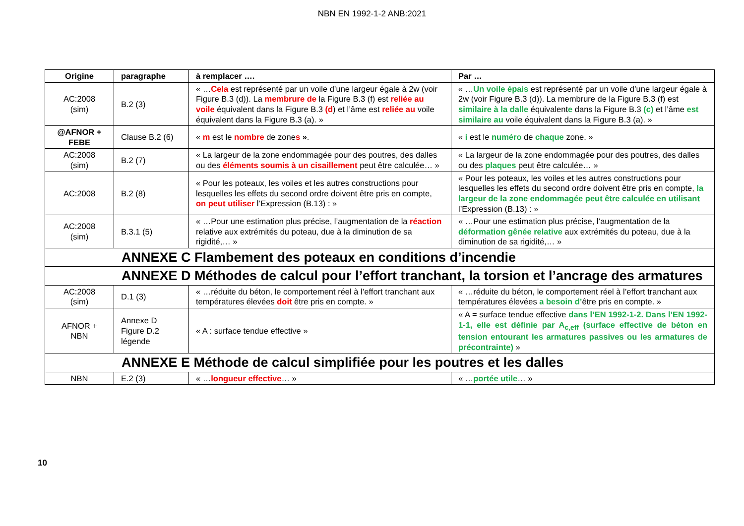NBN EN 1992-1-2 ANB:2021
| Origine | paragraphe | à remplacer …. | Par … |
| --- | --- | --- | --- |
| AC:2008 (sim) | B.2 (3) | « … Cela est représenté par un voile d’une largeur égale à 2w (voir Figure B.3 (d)). La membrure de la Figure B.3 (f) est reliée au voile équivalent dans la Figure B.3 (d ) et l’âme est reliée au voile équivalent dans la Figure B.3 (a). » | « … Un voile épais est représenté par un voile d’une largeur égale à 2w (voir Figure B.3 (d)). La membrure de la Figure B.3 (f) est similaire à la dalle équivalent e dans la Figure B.3 (c) et l’âme est similaire au voile équivalent dans la Figure B.3 (a). » |
| @AFNOR + FEBE | Clause B.2 (6) | « m est le nombre de zone s » . | « i est le numéro de chaque zone. » |
| AC:2008 (sim) | B.2 (7) | « La largeur de la zone endommagée pour des poutres, des dalles ou des éléments soumis à un cisaillement peut être calculée… » | « La largeur de la zone endommagée pour des poutres, des dalles ou des plaques peut être calculée… » |
| AC:2008 | B.2 (8) | « Pour les poteaux, les voiles et les autres constructions pour lesquelles les effets du second ordre doivent être pris en compte, on peut utiliser l’Expression (B.13) : » | « Pour les poteaux, les voiles et les autres constructions pour lesquelles les effets du second ordre doivent être pris en compte, la largeur de la zone endommagée peut être calculée en utilisant l’Expression (B.13) : » |
| AC:2008 (sim) | B.3.1 (5) | « …Pour une estimation plus précise, l’augmentation de la réaction relative aux extrémités du poteau, due à la diminution de sa rigidité,… » | « …Pour une estimation plus précise, l’augmentation de la déformation gênée relative aux extrémités du poteau, due à la diminution de sa rigidité,… » |
| ANNEXE C Flambement des poteaux en conditions d’incendie | | | |
| ANNEXE D Méthodes de calcul pour l’effort tranchant, la torsion et l’ancrage des armatures | | | |
| AC:2008 (sim) | D.1 (3) | « …réduite du béton, le comportement réel à l’effort tranchant aux températures élevées doit être pris en compte. » | « …réduite du béton, le comportement réel à l’effort tranchant aux températures élevées a besoin d’ être pris en compte. » |
| AFNOR + NBN | Annexe D Figure D.2 légende | « A : surface tendue effective » | « A = surface tendue effective dans l’EN 1992-1-2. Dans l’EN 1992-1-1, elle est définie par A<sub>c,eff</sub> (surface effective de béton en tension entourant les armatures passives ou les armatures de précontrainte) » |
| ANNEXE E Méthode de calcul simplifiée pour les poutres et les dalles | | | |
| NBN | E.2 (3) | « … longueur effective … » | « … portée utile … » |
10